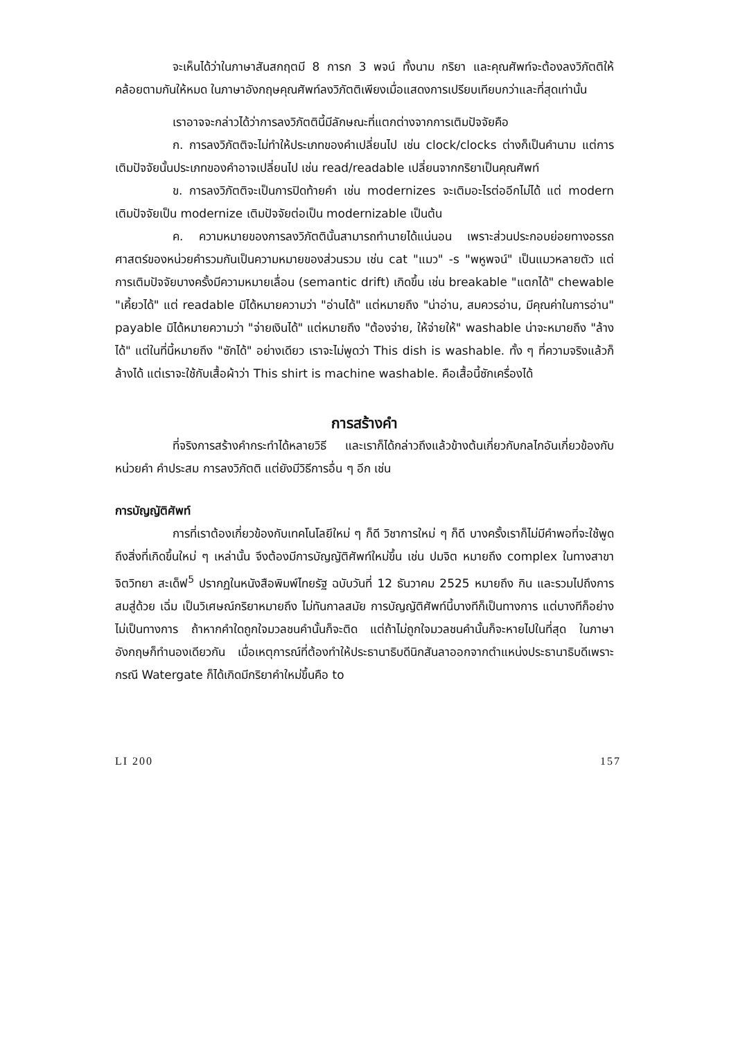จะเห็นได้ว่าในภาษาสันสกฤตมี 8 การก 3 พจน์ ทั้งนาม กริยา และคุณศัพท์จะต้องลงวิภัตติให้คล้อยตามกันให้หมด ในภาษาอังกฤษคุณศัพท์ลงวิภัตติเพียงเมื่อแสดงการเปรียบเทียบกว่าและที่สุดเท่านั้น
เราอาจจะกล่าวได้ว่าการลงวิภัตตินี้มีลักษณะที่แตกต่างจากการเติมปัจจัยคือ
ก. การลงวิภัตติจะไม่ทำให้ประเภทของคำเปลี่ยนไป เช่น clock/clocks ต่างก็เป็นคำนาม แต่การเติมปัจจัยนั้นประเภทของคำอาจเปลี่ยนไป เช่น read/readable เปลี่ยนจากกริยาเป็นคุณศัพท์
ข. การลงวิภัตติจะเป็นการปิดท้ายคำ เช่น modernizes จะเติมอะไรต่ออีกไม่ได้ แต่ modern เติมปัจจัยเป็น modernize เติมปัจจัยต่อเป็น modernizable เป็นต้น
ค. ความหมายของการลงวิภัตตินั้นสามารถทำนายได้แน่นอน เพราะส่วนประกอบย่อยทางอรรถศาสตร์ของหน่วยคำรวมกันเป็นความหมายของส่วนรวม เช่น cat "แมว" -s "พหูพจน์" เป็นแมวหลายตัว แต่การเติมปัจจัยบางครั้งมีความหมายเลื่อน (semantic drift) เกิดขึ้น เช่น breakable "แตกได้" chewable "เคี้ยวได้" แต่ readable มิได้หมายความว่า "อ่านได้" แต่หมายถึง "น่าอ่าน, สมควรอ่าน, มีคุณค่าในการอ่าน" payable มิได้หมายความว่า "จ่ายเงินได้" แต่หมายถึง "ต้องจ่าย, ให้จ่ายให้" washable น่าจะหมายถึง "ล้างได้" แต่ในที่นี้หมายถึง "ซักได้" อย่างเดียว เราจะไม่พูดว่า This dish is washable. ทั้ง ๆ ที่ความจริงแล้วก็ล้างได้ แต่เราจะใช้กับเสื้อผ้าว่า This shirt is machine washable. คือเสื้อนี้ซักเครื่องได้
การสร้างคำ
ที่จริงการสร้างคำกระทำได้หลายวิธี และเราก็ได้กล่าวถึงแล้วข้างต้นเกี่ยวกับกลไกอันเกี่ยวข้องกับหน่วยคำ คำประสม การลงวิภัตติ แต่ยังมีวิธีการอื่น ๆ อีก เช่น
การบัญญัติศัพท์
การที่เราต้องเกี่ยวข้องกับเทคโนโลยีใหม่ ๆ ก็ดี วิชาการใหม่ ๆ ก็ดี บางครั้งเราก็ไม่มีคำพอที่จะใช้พูดถึงสิ่งที่เกิดขึ้นใหม่ ๆ เหล่านั้น จึงต้องมีการบัญญัติศัพท์ใหม่ขึ้น เช่น ปมจิต หมายถึง complex ในทางสาขาจิตวิทยา สะเด็ฟ<sup>5</sup> ปรากฏในหนังสือพิมพ์ไทยรัฐ ฉบับวันที่ 12 ธันวาคม 2525 หมายถึง กิน และรวมไปถึงการสมสู่ด้วย เฉิ่ม เป็นวิเศษณ์กริยาหมายถึง ไม่ทันกาลสมัย การบัญญัติศัพท์นี้บางทีก็เป็นทางการ แต่บางทีก็อย่างไม่เป็นทางการ ถ้าหากคำใดถูกใจมวลชนคำนั้นก็จะติด แต่ถ้าไม่ถูกใจมวลชนคำนั้นก็จะหายไปในที่สุด ในภาษาอังกฤษก็ทำนองเดียวกัน เมื่อเหตุการณ์ที่ต้องทำให้ประธานาธิบดีนิกสันลาออกจากตำแหน่งประธานาธิบดีเพราะกรณี Watergate ก็ได้เกิดมีกริยาคำใหม่ขึ้นคือ to
LI 200 157